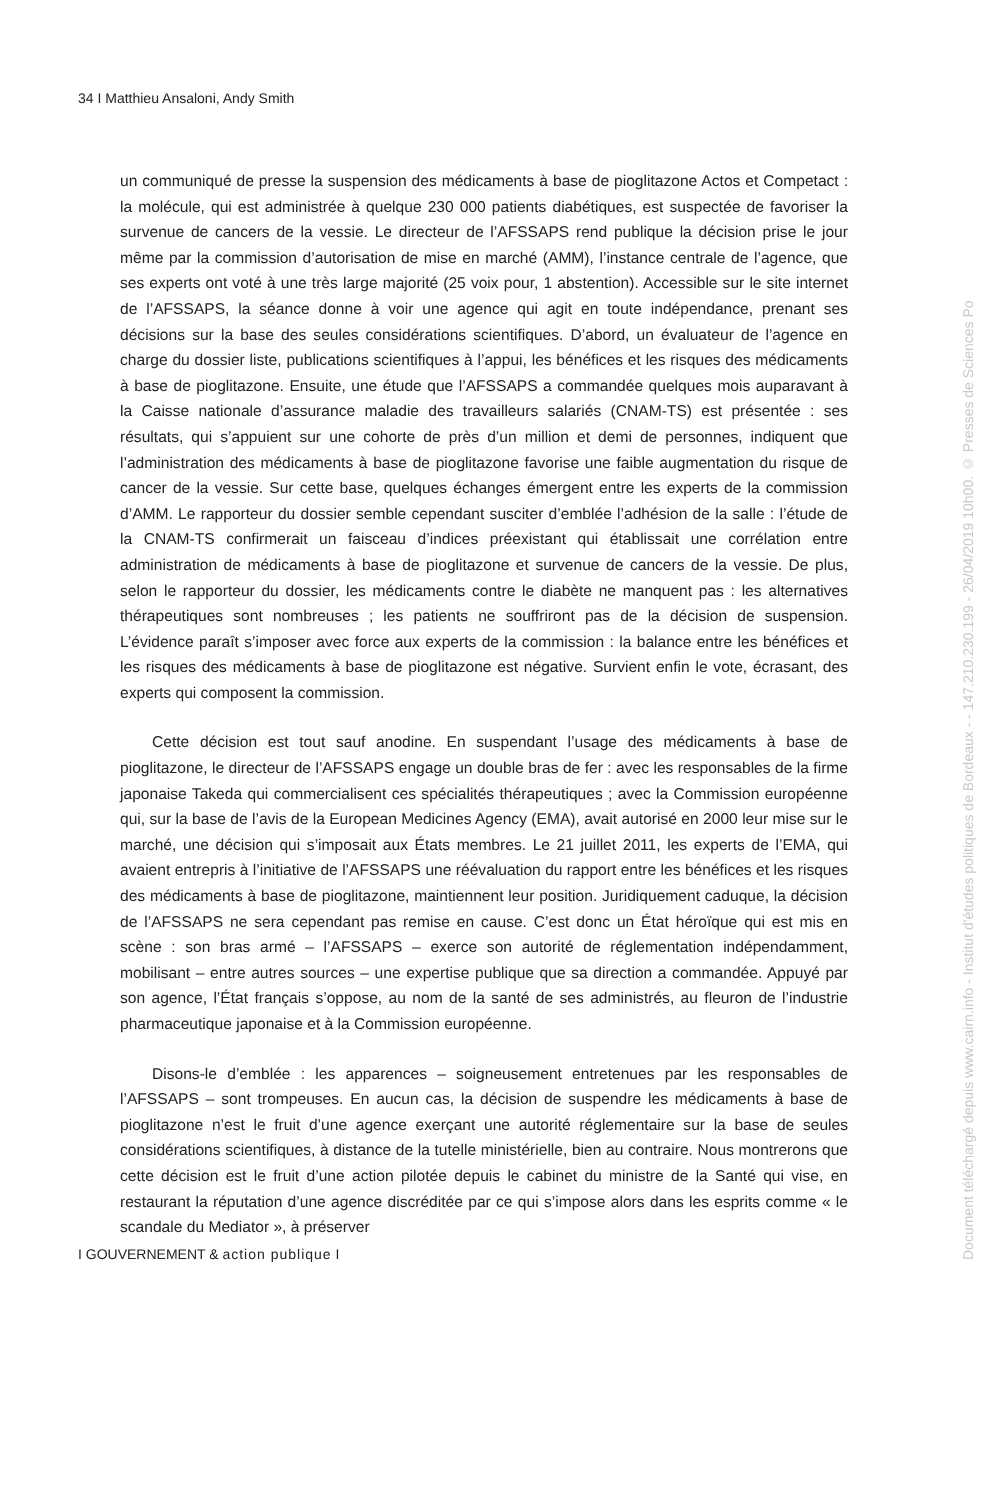34 I Matthieu Ansaloni, Andy Smith
un communiqué de presse la suspension des médicaments à base de pioglitazone Actos et Competact : la molécule, qui est administrée à quelque 230 000 patients diabétiques, est suspectée de favoriser la survenue de cancers de la vessie. Le directeur de l’AFSSAPS rend publique la décision prise le jour même par la commission d’autorisation de mise en marché (AMM), l’instance centrale de l’agence, que ses experts ont voté à une très large majorité (25 voix pour, 1 abstention). Accessible sur le site internet de l’AFSSAPS, la séance donne à voir une agence qui agit en toute indépendance, prenant ses décisions sur la base des seules considérations scientifiques. D’abord, un évaluateur de l’agence en charge du dossier liste, publications scientifiques à l’appui, les bénéfices et les risques des médicaments à base de pioglitazone. Ensuite, une étude que l’AFSSAPS a commandée quelques mois auparavant à la Caisse nationale d’assurance maladie des travailleurs salariés (CNAM-TS) est présentée : ses résultats, qui s’appuient sur une cohorte de près d’un million et demi de personnes, indiquent que l’administration des médicaments à base de pioglitazone favorise une faible augmentation du risque de cancer de la vessie. Sur cette base, quelques échanges émergent entre les experts de la commission d’AMM. Le rapporteur du dossier semble cependant susciter d’emblée l’adhésion de la salle : l’étude de la CNAM-TS confirmerait un faisceau d’indices préexistant qui établissait une corrélation entre administration de médicaments à base de pioglitazone et survenue de cancers de la vessie. De plus, selon le rapporteur du dossier, les médicaments contre le diabète ne manquent pas : les alternatives thérapeutiques sont nombreuses ; les patients ne souffriront pas de la décision de suspension. L’évidence paraît s’imposer avec force aux experts de la commission : la balance entre les bénéfices et les risques des médicaments à base de pioglitazone est négative. Survient enfin le vote, écrasant, des experts qui composent la commission.
Cette décision est tout sauf anodine. En suspendant l’usage des médicaments à base de pioglitazone, le directeur de l’AFSSAPS engage un double bras de fer : avec les responsables de la firme japonaise Takeda qui commercialisent ces spécialités thérapeutiques ; avec la Commission européenne qui, sur la base de l’avis de la European Medicines Agency (EMA), avait autorisé en 2000 leur mise sur le marché, une décision qui s’imposait aux États membres. Le 21 juillet 2011, les experts de l’EMA, qui avaient entrepris à l’initiative de l’AFSSAPS une réévaluation du rapport entre les bénéfices et les risques des médicaments à base de pioglitazone, maintiennent leur position. Juridiquement caduque, la décision de l’AFSSAPS ne sera cependant pas remise en cause. C’est donc un État héroïque qui est mis en scène : son bras armé – l’AFSSAPS – exerce son autorité de réglementation indépendamment, mobilisant – entre autres sources – une expertise publique que sa direction a commandée. Appuyé par son agence, l’État français s’oppose, au nom de la santé de ses administrés, au fleuron de l’industrie pharmaceutique japonaise et à la Commission européenne.
Disons-le d’emblée : les apparences – soigneusement entretenues par les responsables de l’AFSSAPS – sont trompeuses. En aucun cas, la décision de suspendre les médicaments à base de pioglitazone n’est le fruit d’une agence exerçant une autorité réglementaire sur la base de seules considérations scientifiques, à distance de la tutelle ministérielle, bien au contraire. Nous montrerons que cette décision est le fruit d’une action pilotée depuis le cabinet du ministre de la Santé qui vise, en restaurant la réputation d’une agence discréditée par ce qui s’impose alors dans les esprits comme « le scandale du Mediator », à préserver
I GOUVERNEMENT & action publique I
Document téléchargé depuis www.cairn.info - Institut d'études politiques de Bordeaux - - 147.210.230.199 - 26/04/2019 10h00. © Presses de Sciences Po